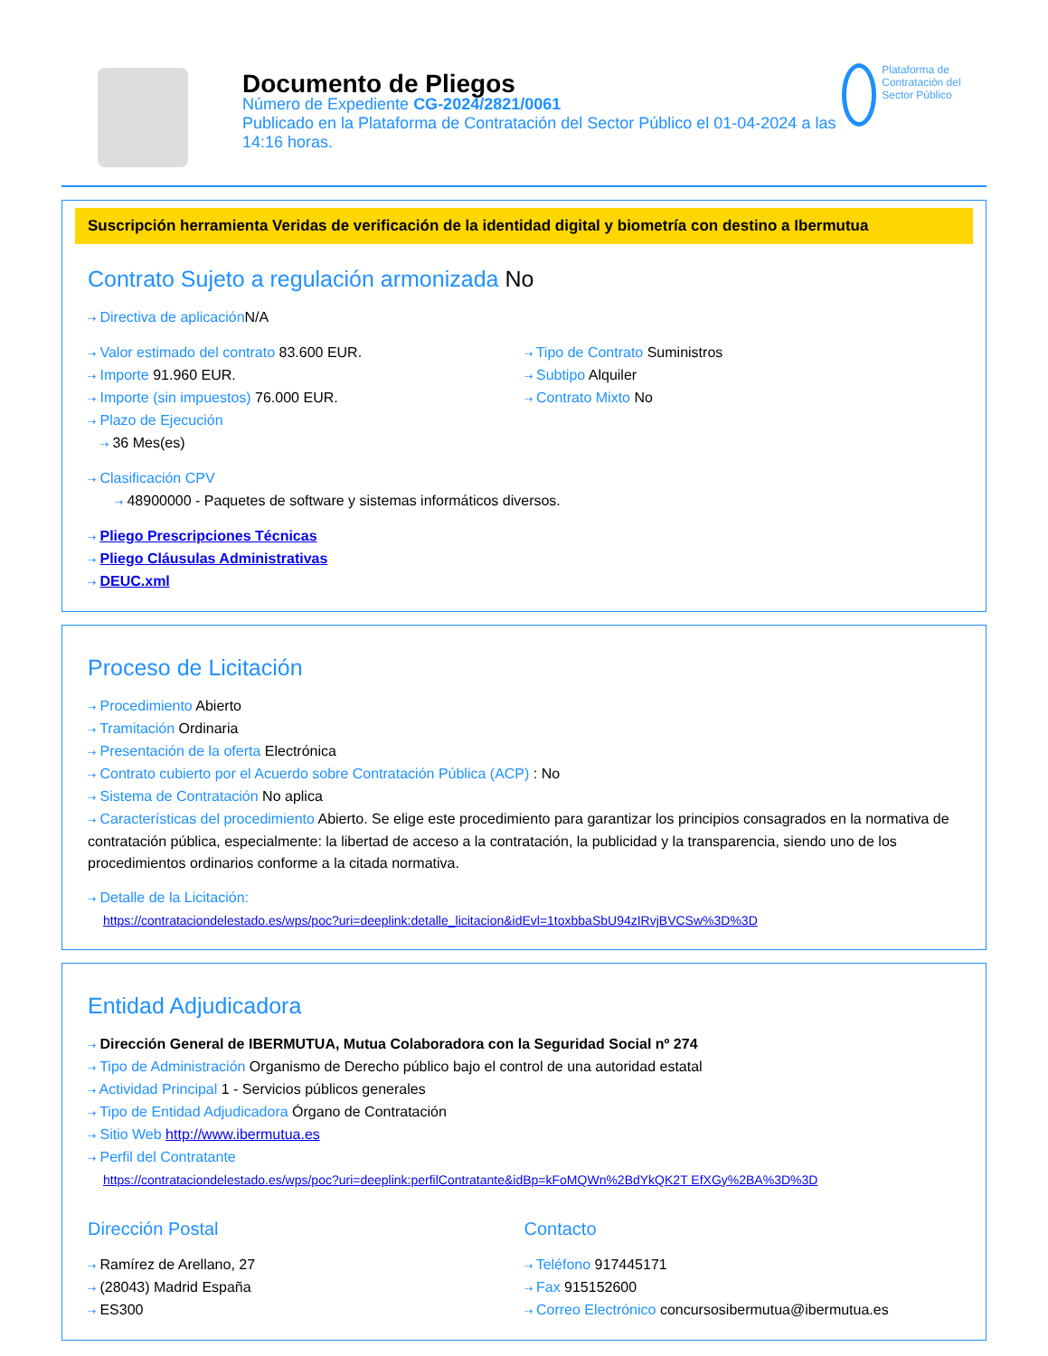Documento de Pliegos
Número de Expediente CG-2024/2821/0061
Publicado en la Plataforma de Contratación del Sector Público el 01-04-2024 a las 14:16 horas.
Plataforma de Contratación del Sector Público
Suscripción herramienta Veridas de verificación de la identidad digital y biometría con destino a Ibermutua
Contrato Sujeto a regulación armonizada No
⇢ Directiva de aplicación N/A
⇢ Valor estimado del contrato 83.600 EUR.
⇢ Importe 91.960 EUR.
⇢ Importe (sin impuestos) 76.000 EUR.
⇢ Plazo de Ejecución
⇢ 36 Mes(es)
⇢ Tipo de Contrato Suministros
⇢ Subtipo Alquiler
⇢ Contrato Mixto No
⇢ Clasificación CPV
⇢ 48900000 - Paquetes de software y sistemas informáticos diversos.
⇢ Pliego Prescripciones Técnicas
⇢ Pliego Cláusulas Administrativas
⇢ DEUC.xml
Proceso de Licitación
⇢ Procedimiento Abierto
⇢ Tramitación Ordinaria
⇢ Presentación de la oferta Electrónica
⇢ Contrato cubierto por el Acuerdo sobre Contratación Pública (ACP) : No
⇢ Sistema de Contratación No aplica
⇢ Características del procedimiento Abierto. Se elige este procedimiento para garantizar los principios consagrados en la normativa de contratación pública, especialmente: la libertad de acceso a la contratación, la publicidad y la transparencia, siendo uno de los procedimientos ordinarios conforme a la citada normativa.
⇢ Detalle de la Licitación:
https://contrataciondelestado.es/wps/poc?uri=deeplink:detalle_licitacion&idEvl=1toxbbaSbU94zIRvjBVCSw%3D%3D
Entidad Adjudicadora
⇢ Dirección General de IBERMUTUA, Mutua Colaboradora con la Seguridad Social nº 274
⇢ Tipo de Administración Organismo de Derecho público bajo el control de una autoridad estatal
⇢ Actividad Principal 1 - Servicios públicos generales
⇢ Tipo de Entidad Adjudicadora Órgano de Contratación
⇢ Sitio Web http://www.ibermutua.es
⇢ Perfil del Contratante
https://contrataciondelestado.es/wps/poc?uri=deeplink:perfilContratante&idBp=kFoMQWn%2BdYkQK2T EfXGy%2BA%3D%3D
Dirección Postal
⇢ Ramírez de Arellano, 27
⇢ (28043) Madrid España
⇢ ES300
Contacto
⇢ Teléfono 917445171
⇢ Fax 915152600
⇢ Correo Electrónico concursosibermutua@ibermutua.es